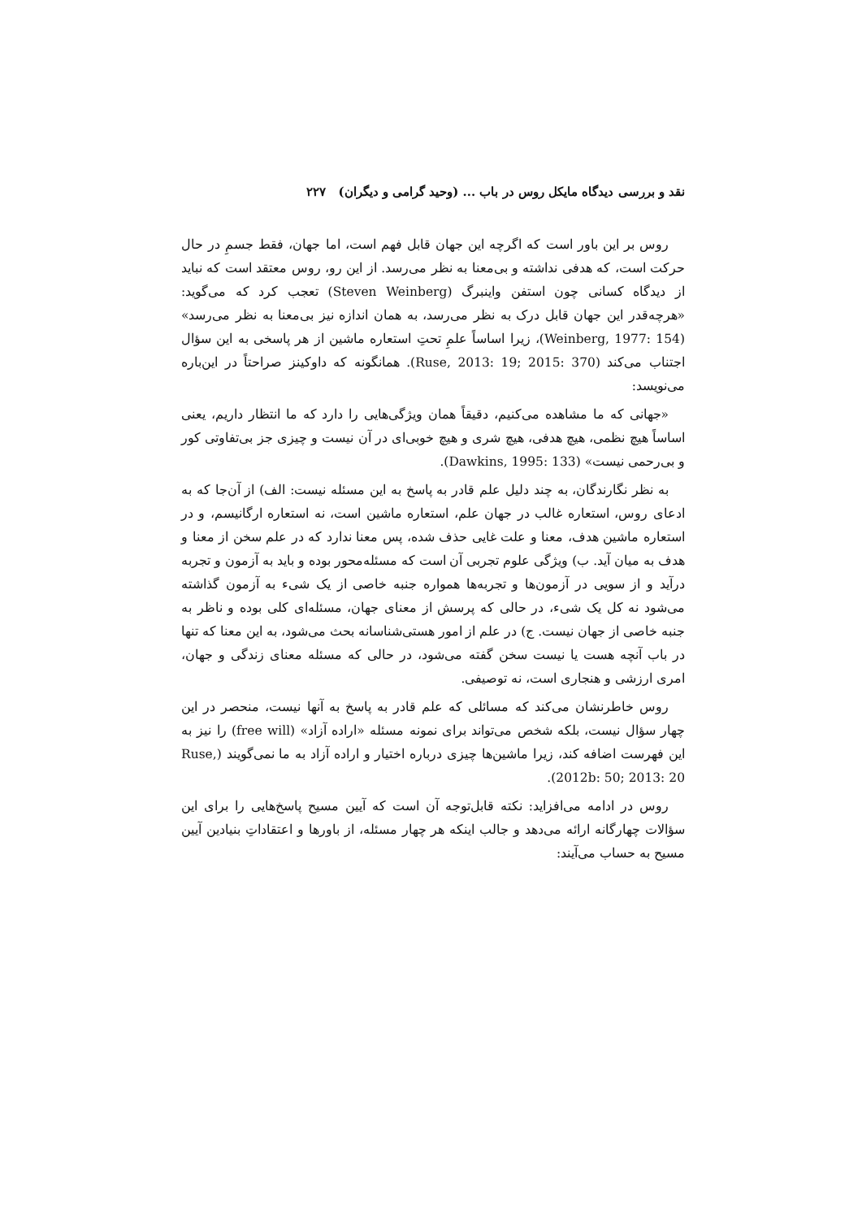نقد و بررسی دیدگاه مایکل روس در باب ... (وحید گرامی و دیگران) ۲۲۷
روس بر این باور است که اگرچه این جهان قابل فهم است، اما جهان، فقط جسمِ در حال حرکت است، که هدفی نداشته و بی‌معنا به نظر می‌رسد. از این رو، روس معتقد است که نباید از دیدگاه کسانی چون استفن واینبرگ (Steven Weinberg) تعجب کرد که می‌گوید: «هرچه‌قدر این جهان قابل درک به نظر می‌رسد، به همان اندازه نیز بی‌معنا به نظر می‌رسد» (Weinberg, 1977: 154)، زیرا اساساً علمِ تحتِ استعاره ماشین از هر پاسخی به این سؤال اجتناب می‌کند (Ruse, 2013: 19; 2015: 370). همانگونه که داوکینز صراحتاً در این‌باره می‌نویسد:
«جهانی که ما مشاهده می‌کنیم، دقیقاً همان ویژگی‌هایی را دارد که ما انتظار داریم، یعنی اساساً هیچ نظمی، هیچ هدفی، هیچ شری و هیچ خوبی‌ای در آن نیست و چیزی جز بی‌تفاوتی کور و بی‌رحمی نیست» (Dawkins, 1995: 133).
به نظر نگارندگان، به چند دلیل علم قادر به پاسخ به این مسئله نیست: الف) از آن‌جا که به ادعای روس، استعاره غالب در جهان علم، استعاره ماشین است، نه استعاره ارگانیسم، و در استعاره ماشین هدف، معنا و علت غایی حذف شده، پس معنا ندارد که در علم سخن از معنا و هدف به میان آید. ب) ویژگی علوم تجربی آن است که مسئله‌محور بوده و باید به آزمون و تجربه درآید و از سویی در آزمون‌ها و تجربه‌ها همواره جنبه خاصی از یک شیء به آزمون گذاشته می‌شود نه کل یک شیء، در حالی که پرسش از معنای جهان، مسئله‌ای کلی بوده و ناظر به جنبه خاصی از جهان نیست. ج) در علم از امور هستی‌شناسانه بحث می‌شود، به این معنا که تنها در باب آنچه هست یا نیست سخن گفته می‌شود، در حالی که مسئله معنای زندگی و جهان، امری ارزشی و هنجاری است، نه توصیفی.
روس خاطرنشان می‌کند که مسائلی که علم قادر به پاسخ به آنها نیست، منحصر در این چهار سؤال نیست، بلکه شخص می‌تواند برای نمونه مسئله «اراده آزاد» (free will) را نیز به این فهرست اضافه کند، زیرا ماشین‌ها چیزی درباره اختیار و اراده آزاد به ما نمی‌گویند (Ruse, 2012b: 50; 2013: 20).
روس در ادامه می‌افزاید: نکته قابل‌توجه آن است که آیین مسیح پاسخ‌هایی را برای این سؤالات چهارگانه ارائه می‌دهد و جالب اینکه هر چهار مسئله، از باورها و اعتقاداتِ بنیادین آیین مسیح به حساب می‌آیند: